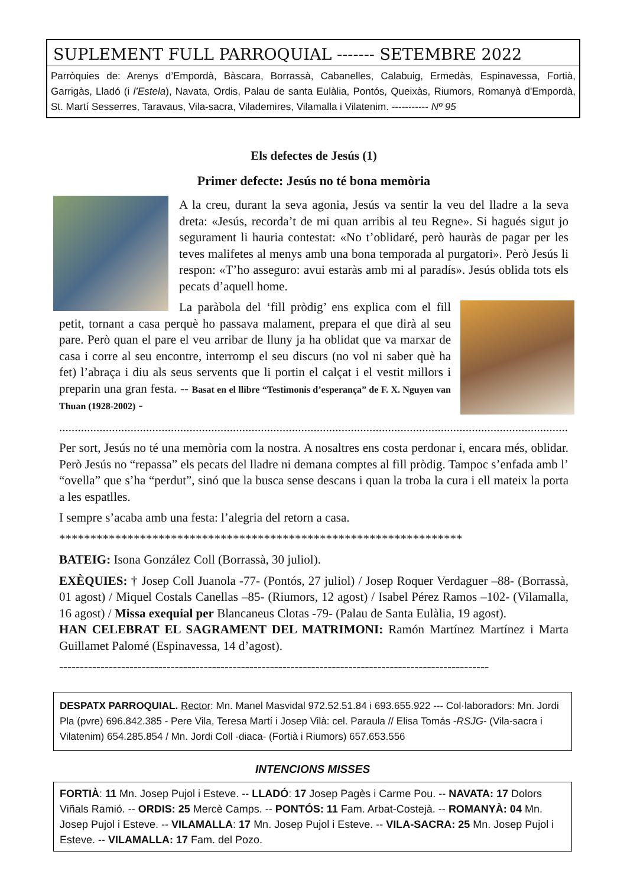SUPLEMENT FULL PARROQUIAL ------- SETEMBRE 2022
Parròquies de: Arenys d’Empordà, Bàscara, Borrassà, Cabanelles, Calabuig, Ermedàs, Espinavessa, Fortià, Garrigàs, Lladó (i l’Estela), Navata, Ordis, Palau de santa Eulàlia, Pontós, Queixàs, Riumors, Romanyà d'Empordà, St. Martí Sesserres, Taravaus, Vila-sacra, Vilademires, Vilamalla i Vilatenim. ----------- Nº 95
Els defectes de Jesús (1)
Primer defecte: Jesús no té bona memòria
A la creu, durant la seva agonia, Jesús va sentir la veu del lladre a la seva dreta: «Jesús, recorda’t de mi quan arribis al teu Regne». Si hagués sigut jo segurament li hauria contestat: «No t’oblidaré, però hauràs de pagar per les teves malifetes al menys amb una bona temporada al purgatori». Però Jesús li respon: «T’ho asseguro: avui estaràs amb mi al paradís». Jesús oblida tots els pecats d’aquell home.
La paràbola del ‘fill pròdig’ ens explica com el fill petit, tornant a casa perquè ho passava malament, prepara el que dirà al seu pare. Però quan el pare el veu arribar de lluny ja ha oblidat que va marxar de casa i corre al seu encontre, interromp el seu discurs (no vol ni saber què ha fet) l’abraça i diu als seus servents que li portin el calçat i el vestit millors i preparin una gran festa. -- Basat en el llibre “Testimonis d’esperança” de F. X. Nguyen van Thuan (1928-2002) -
...............................................................................................................................................................................
Per sort, Jesús no té una memòria com la nostra. A nosaltres ens costa perdonar i, encara més, oblidar. Però Jesús no “repassa” els pecats del lladre ni demana comptes al fill pròdig. Tampoc s’enfada amb l’ “ovella” que s’ha “perdut”, sinó que la busca sense descans i quan la troba la cura i ell mateix la porta a les espatlles.
I sempre s’acaba amb una festa: l’alegria del retorn a casa.
*****************************************************************
BATEIG: Isona González Coll (Borrassà, 30 juliol).
EXÈQUIES: † Josep Coll Juanola -77- (Pontós, 27 juliol) / Josep Roquer Verdaguer –88- (Borrassà, 01 agost) / Miquel Costals Canellas –85- (Riumors, 12 agost) / Isabel Pérez Ramos –102- (Vilamalla, 16 agost) / Missa exequial per Blancaneus Clotas -79- (Palau de Santa Eulàlia, 19 agost).
HAN CELEBRAT EL SAGRAMENT DEL MATRIMONI: Ramón Martínez Martínez i Marta Guillamet Palomé (Espinavessa, 14 d’agost).
--------------------------------------------------------------------------------------------------------
DESPATX PARROQUIAL. Rector: Mn. Manel Masvidal 972.52.51.84 i 693.655.922 --- Col·laboradors: Mn. Jordi Pla (pvre) 696.842.385 - Pere Vila, Teresa Martí i Josep Vilà: cel. Paraula // Elisa Tomás -RSJG- (Vila-sacra i Vilatenim) 654.285.854 / Mn. Jordi Coll -diaca- (Fortià i Riumors) 657.653.556
INTENCIONS MISSES
FORTIÀ: 11 Mn. Josep Pujol i Esteve. -- LLADÓ: 17 Josep Pagès i Carme Pou. -- NAVATA: 17 Dolors Viñals Ramió. -- ORDIS: 25 Mercè Camps. -- PONTÓS: 11 Fam. Arbat-Costejà. -- ROMANYÀ: 04 Mn. Josep Pujol i Esteve. -- VILAMALLA: 17 Mn. Josep Pujol i Esteve. -- VILA-SACRA: 25 Mn. Josep Pujol i Esteve. -- VILAMALLA: 17 Fam. del Pozo.